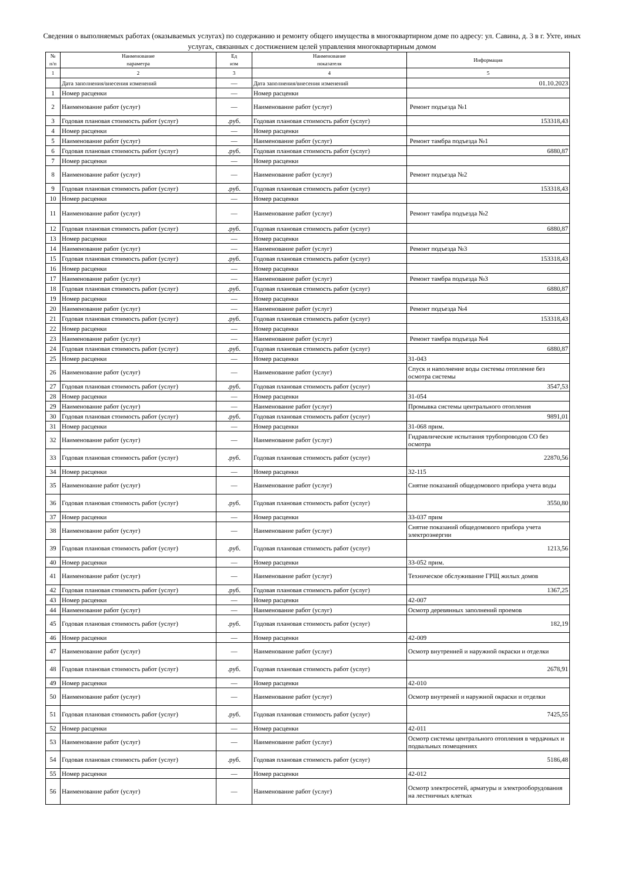Сведения о выполняемых работах (оказываемых услугах) по содержанию и ремонту общего имущества в многоквартирном доме по адресу: ул. Савина, д. 3 в г. Ухте, иных услугах, связанных с достижением целей управления многоквартирным домом
| № п/п | Наименование параметра | Ед изм | Наименование показателя | Информация |
| --- | --- | --- | --- | --- |
| 1 | 2 | 3 | 4 | 5 |
| | Дата заполнения/внесения изменений | — | Дата заполнения/внесения изменений | 01.10.2023 |
| 1 | Номер расценки | — | Номер расценки | |
| 2 | Наименование работ (услуг) | — | Наименование работ (услуг) | Ремонт подъезда №1 |
| 3 | Годовая плановая стоимость работ (услуг) | .руб. | Годовая плановая стоимость работ (услуг) | 153318,43 |
| 4 | Номер расценки | — | Номер расценки | |
| 5 | Наименование работ (услуг) | — | Наименование работ (услуг) | Ремонт тамбра подъезда №1 |
| 6 | Годовая плановая стоимость работ (услуг) | .руб. | Годовая плановая стоимость работ (услуг) | 6880,87 |
| 7 | Номер расценки | — | Номер расценки | |
| 8 | Наименование работ (услуг) | — | Наименование работ (услуг) | Ремонт подъезда №2 |
| 9 | Годовая плановая стоимость работ (услуг) | .руб. | Годовая плановая стоимость работ (услуг) | 153318,43 |
| 10 | Номер расценки | — | Номер расценки | |
| 11 | Наименование работ (услуг) | — | Наименование работ (услуг) | Ремонт тамбра подъезда №2 |
| 12 | Годовая плановая стоимость работ (услуг) | .руб. | Годовая плановая стоимость работ (услуг) | 6880,87 |
| 13 | Номер расценки | — | Номер расценки | |
| 14 | Наименование работ (услуг) | — | Наименование работ (услуг) | Ремонт подъезда №3 |
| 15 | Годовая плановая стоимость работ (услуг) | .руб. | Годовая плановая стоимость работ (услуг) | 153318,43 |
| 16 | Номер расценки | — | Номер расценки | |
| 17 | Наименование работ (услуг) | — | Наименование работ (услуг) | Ремонт тамбра подъезда №3 |
| 18 | Годовая плановая стоимость работ (услуг) | .руб. | Годовая плановая стоимость работ (услуг) | 6880,87 |
| 19 | Номер расценки | — | Номер расценки | |
| 20 | Наименование работ (услуг) | — | Наименование работ (услуг) | Ремонт подъезда №4 |
| 21 | Годовая плановая стоимость работ (услуг) | .руб. | Годовая плановая стоимость работ (услуг) | 153318,43 |
| 22 | Номер расценки | — | Номер расценки | |
| 23 | Наименование работ (услуг) | — | Наименование работ (услуг) | Ремонт тамбра подъезда №4 |
| 24 | Годовая плановая стоимость работ (услуг) | .руб. | Годовая плановая стоимость работ (услуг) | 6880,87 |
| 25 | Номер расценки | — | Номер расценки | 31-043 |
| 26 | Наименование работ (услуг) | — | Наименование работ (услуг) | Спуск и наполнение воды системы отопление без осмотра системы |
| 27 | Годовая плановая стоимость работ (услуг) | .руб. | Годовая плановая стоимость работ (услуг) | 3547,53 |
| 28 | Номер расценки | — | Номер расценки | 31-054 |
| 29 | Наименование работ (услуг) | — | Наименование работ (услуг) | Промывка системы центрального отопления |
| 30 | Годовая плановая стоимость работ (услуг) | .руб. | Годовая плановая стоимость работ (услуг) | 9891,01 |
| 31 | Номер расценки | — | Номер расценки | 31-068 прим. |
| 32 | Наименование работ (услуг) | — | Наименование работ (услуг) | Гидравлические испытания трубопроводов СО без осмотра |
| 33 | Годовая плановая стоимость работ (услуг) | .руб. | Годовая плановая стоимость работ (услуг) | 22870,56 |
| 34 | Номер расценки | — | Номер расценки | 32-115 |
| 35 | Наименование работ (услуг) | — | Наименование работ (услуг) | Снятие показаний общедомового прибора учета воды |
| 36 | Годовая плановая стоимость работ (услуг) | .руб. | Годовая плановая стоимость работ (услуг) | 3550,80 |
| 37 | Номер расценки | — | Номер расценки | 33-037 прим |
| 38 | Наименование работ (услуг) | — | Наименование работ (услуг) | Снятие показаний общедомового прибора учета электроэнергии |
| 39 | Годовая плановая стоимость работ (услуг) | .руб. | Годовая плановая стоимость работ (услуг) | 1213,56 |
| 40 | Номер расценки | — | Номер расценки | 33-052 прим. |
| 41 | Наименование работ (услуг) | — | Наименование работ (услуг) | Техническое обслуживание ГРЩ жилых домов |
| 42 | Годовая плановая стоимость работ (услуг) | .руб. | Годовая плановая стоимость работ (услуг) | 1367,25 |
| 43 | Номер расценки | — | Номер расценки | 42-007 |
| 44 | Наименование работ (услуг) | — | Наименование работ (услуг) | Осмотр деревянных заполнений проемов |
| 45 | Годовая плановая стоимость работ (услуг) | .руб. | Годовая плановая стоимость работ (услуг) | 182,19 |
| 46 | Номер расценки | — | Номер расценки | 42-009 |
| 47 | Наименование работ (услуг) | — | Наименование работ (услуг) | Осмотр внутренней и наружной окраски и отделки |
| 48 | Годовая плановая стоимость работ (услуг) | .руб. | Годовая плановая стоимость работ (услуг) | 2678,91 |
| 49 | Номер расценки | — | Номер расценки | 42-010 |
| 50 | Наименование работ (услуг) | — | Наименование работ (услуг) | Осмотр внутреней и наружной окраски и отделки |
| 51 | Годовая плановая стоимость работ (услуг) | .руб. | Годовая плановая стоимость работ (услуг) | 7425,55 |
| 52 | Номер расценки | — | Номер расценки | 42-011 |
| 53 | Наименование работ (услуг) | — | Наименование работ (услуг) | Осмотр системы центрального отопления в чердачных и подвальных помещениях |
| 54 | Годовая плановая стоимость работ (услуг) | .руб. | Годовая плановая стоимость работ (услуг) | 5186,48 |
| 55 | Номер расценки | — | Номер расценки | 42-012 |
| 56 | Наименование работ (услуг) | — | Наименование работ (услуг) | Осмотр электросетей, арматуры и электрооборудования на лестничных клетках |